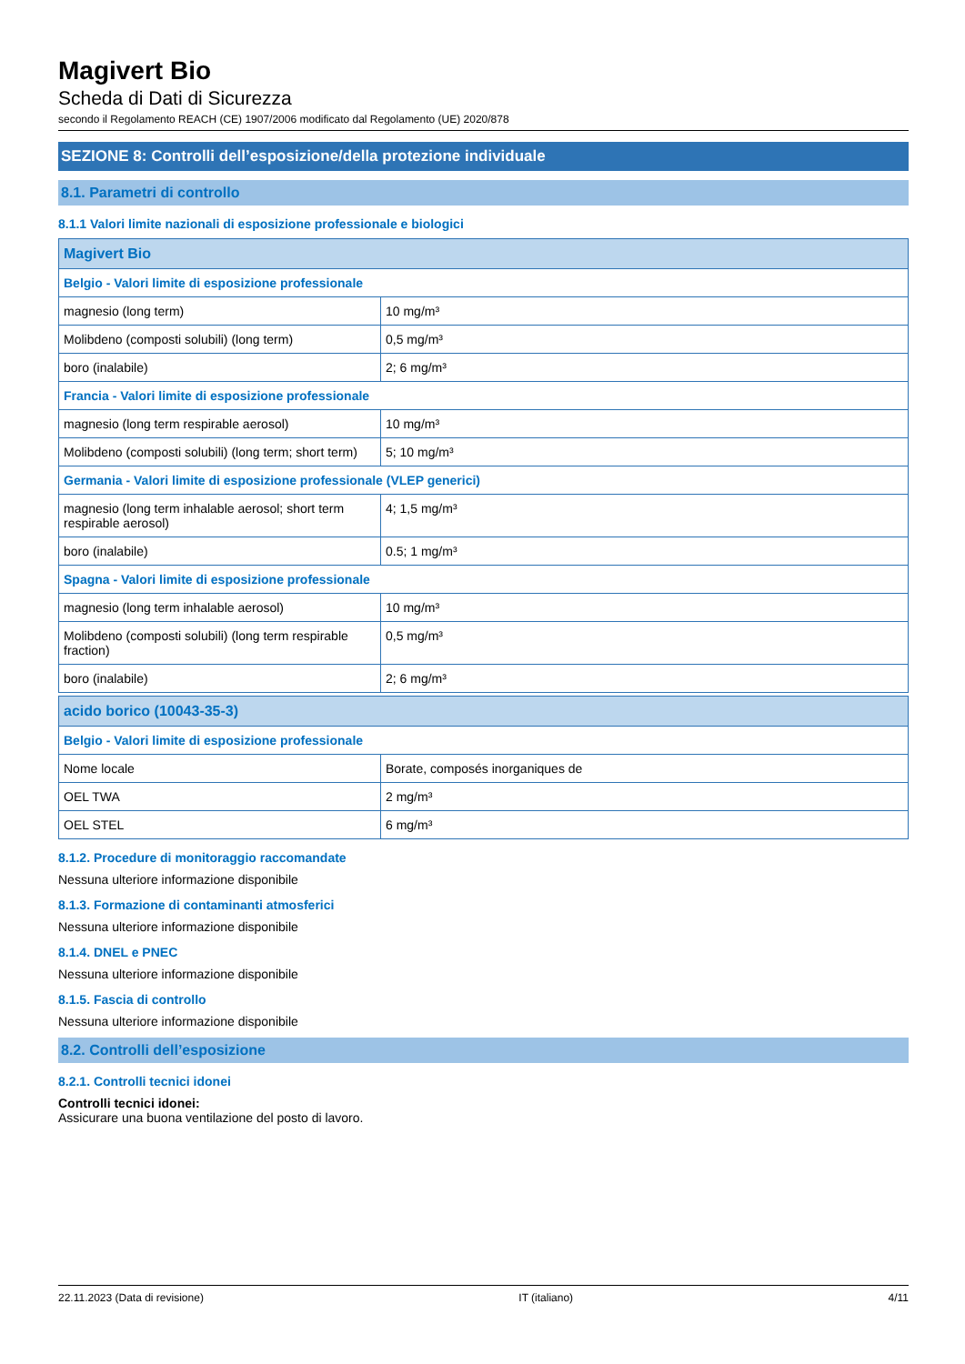Magivert Bio
Scheda di Dati di Sicurezza
secondo il Regolamento REACH (CE) 1907/2006 modificato dal Regolamento (UE) 2020/878
SEZIONE 8: Controlli dell’esposizione/della protezione individuale
8.1. Parametri di controllo
8.1.1 Valori limite nazionali di esposizione professionale e biologici
| Magivert Bio | |
| --- | --- |
| Belgio - Valori limite di esposizione professionale | |
| magnesio (long term) | 10 mg/m³ |
| Molibdeno (composti solubili) (long term) | 0,5 mg/m³ |
| boro (inalabile) | 2; 6 mg/m³ |
| Francia - Valori limite di esposizione professionale | |
| magnesio (long term respirable aerosol) | 10 mg/m³ |
| Molibdeno (composti solubili) (long term; short term) | 5; 10 mg/m³ |
| Germania - Valori limite di esposizione professionale (VLEP generici) | |
| magnesio (long term inhalable aerosol; short term respirable aerosol) | 4; 1,5 mg/m³ |
| boro (inalabile) | 0.5; 1 mg/m³ |
| Spagna - Valori limite di esposizione professionale | |
| magnesio (long term inhalable aerosol) | 10 mg/m³ |
| Molibdeno (composti solubili) (long term respirable fraction) | 0,5 mg/m³ |
| boro (inalabile) | 2; 6 mg/m³ |
| acido borico (10043-35-3) | |
| --- | --- |
| Belgio - Valori limite di esposizione professionale | |
| Nome locale | Borate, composés inorganiques de |
| OEL TWA | 2 mg/m³ |
| OEL STEL | 6 mg/m³ |
8.1.2. Procedure di monitoraggio raccomandate
Nessuna ulteriore informazione disponibile
8.1.3. Formazione di contaminanti atmosferici
Nessuna ulteriore informazione disponibile
8.1.4. DNEL e PNEC
Nessuna ulteriore informazione disponibile
8.1.5. Fascia di controllo
Nessuna ulteriore informazione disponibile
8.2. Controlli dell’esposizione
8.2.1. Controlli tecnici idonei
Controlli tecnici idonei:
Assicurare una buona ventilazione del posto di lavoro.
22.11.2023 (Data di revisione) IT (italiano) 4/11